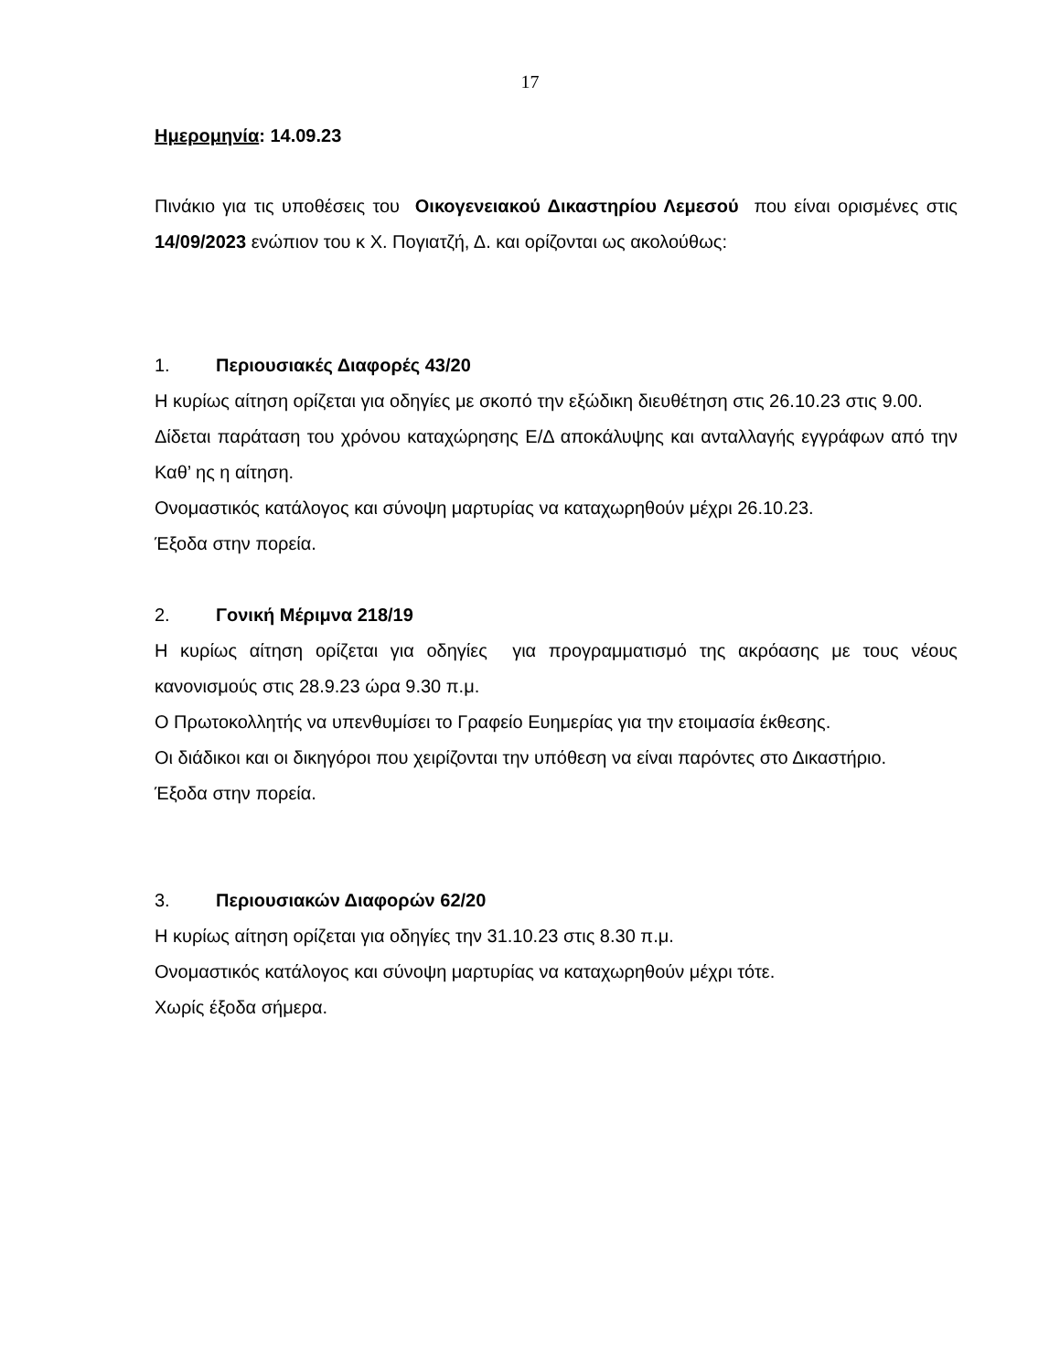17
Ημερομηνία: 14.09.23
Πινάκιο για τις υποθέσεις του Οικογενειακού Δικαστηρίου Λεμεσού που είναι ορισμένες στις 14/09/2023 ενώπιον του κ Χ. Πογιατζή, Δ. και ορίζονται ως ακολούθως:
1. Περιουσιακές Διαφορές 43/20
Η κυρίως αίτηση ορίζεται για οδηγίες με σκοπό την εξώδικη διευθέτηση στις 26.10.23 στις 9.00.
Δίδεται παράταση του χρόνου καταχώρησης Ε/Δ αποκάλυψης και ανταλλαγής εγγράφων από την Καθ’ ης η αίτηση.
Ονομαστικός κατάλογος και σύνοψη μαρτυρίας να καταχωρηθούν μέχρι 26.10.23.
Έξοδα στην πορεία.
2. Γονική Μέριμνα 218/19
Η κυρίως αίτηση ορίζεται για οδηγίες για προγραμματισμό της ακρόασης με τους νέους κανονισμούς στις 28.9.23 ώρα 9.30 π.μ.
Ο Πρωτοκολλητής να υπενθυμίσει το Γραφείο Ευημερίας για την ετοιμασία έκθεσης.
Οι διάδικοι και οι δικηγόροι που χειρίζονται την υπόθεση να είναι παρόντες στο Δικαστήριο.
Έξοδα στην πορεία.
3. Περιουσιακών Διαφορών 62/20
Η κυρίως αίτηση ορίζεται για οδηγίες την 31.10.23 στις 8.30 π.μ.
Ονομαστικός κατάλογος και σύνοψη μαρτυρίας να καταχωρηθούν μέχρι τότε.
Χωρίς έξοδα σήμερα.